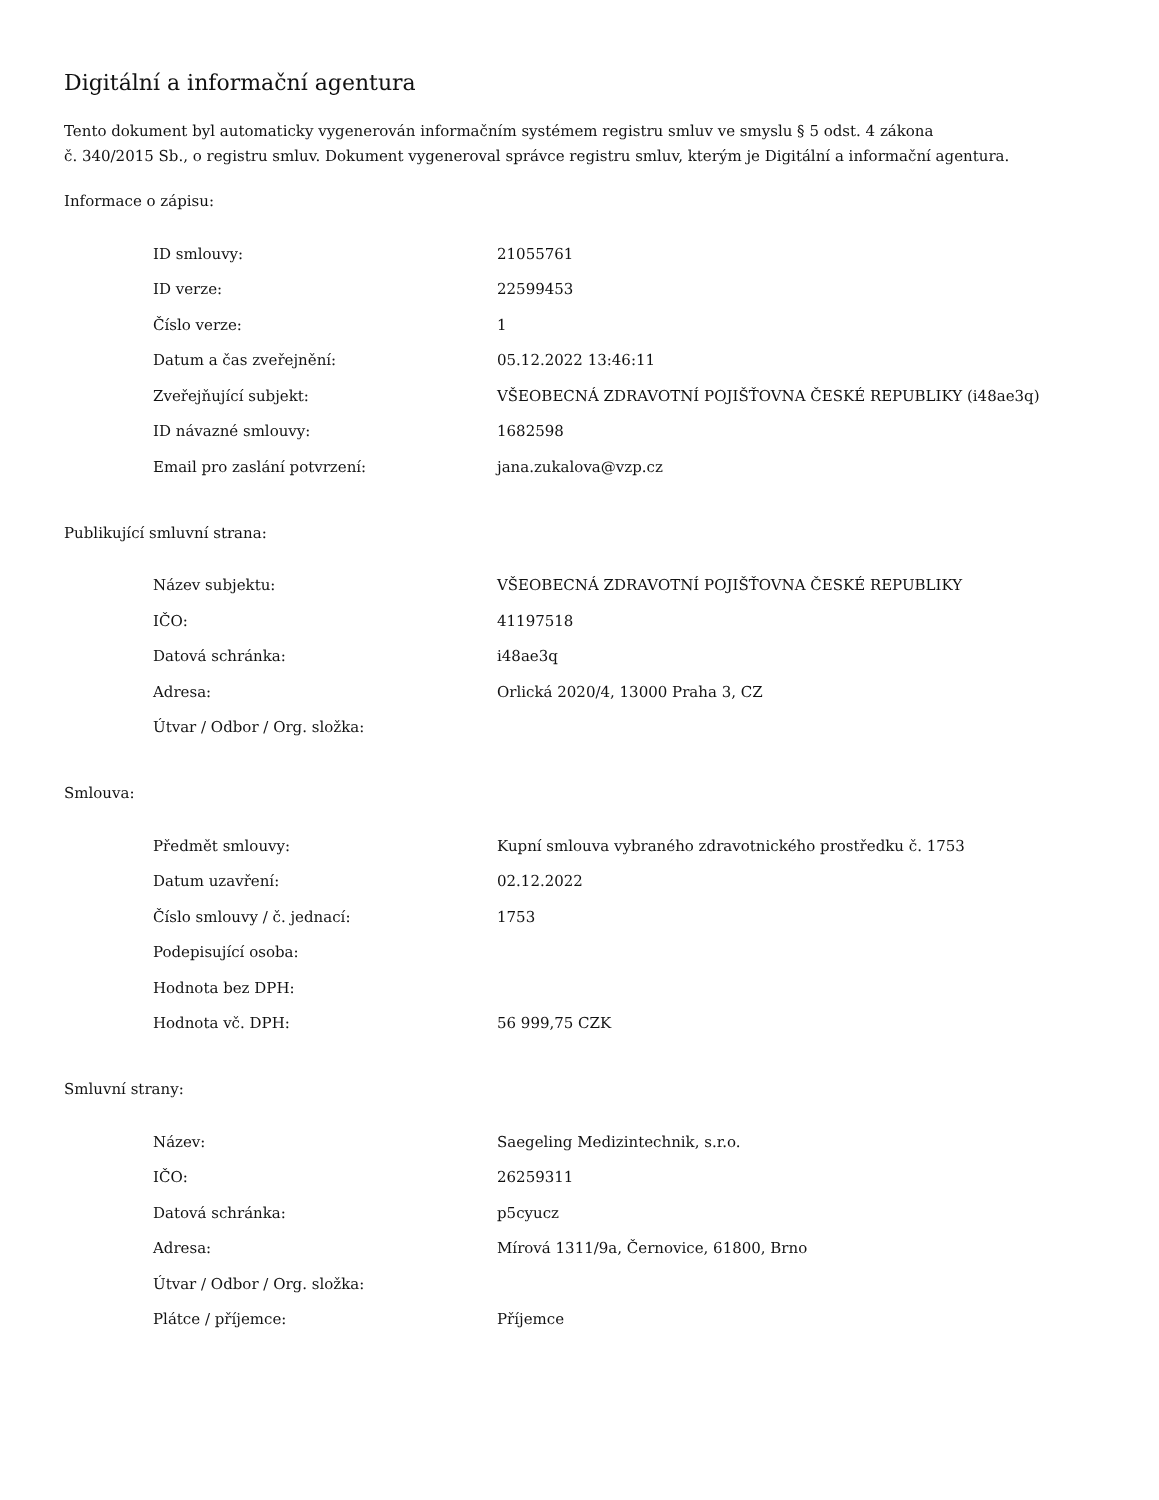Digitální a informační agentura
Tento dokument byl automaticky vygenerován informačním systémem registru smluv ve smyslu § 5 odst. 4 zákona
č. 340/2015 Sb., o registru smluv. Dokument vygeneroval správce registru smluv, kterým je Digitální a informační agentura.
Informace o zápisu:
| ID smlouvy: | 21055761 |
| ID verze: | 22599453 |
| Číslo verze: | 1 |
| Datum a čas zveřejnění: | 05.12.2022 13:46:11 |
| Zveřejňující subjekt: | VŠEOBECNÁ ZDRAVOTNÍ POJIŠŤOVNA ČESKÉ REPUBLIKY (i48ae3q) |
| ID návazné smlouvy: | 1682598 |
| Email pro zaslání potvrzení: | jana.zukalova@vzp.cz |
Publikující smluvní strana:
| Název subjektu: | VŠEOBECNÁ ZDRAVOTNÍ POJIŠŤOVNA ČESKÉ REPUBLIKY |
| IČO: | 41197518 |
| Datová schránka: | i48ae3q |
| Adresa: | Orlická 2020/4, 13000 Praha 3, CZ |
| Útvar / Odbor / Org. složka: | |
Smlouva:
| Předmět smlouvy: | Kupní smlouva vybraného zdravotnického prostředku č. 1753 |
| Datum uzavření: | 02.12.2022 |
| Číslo smlouvy / č. jednací: | 1753 |
| Podepisující osoba: | |
| Hodnota bez DPH: | |
| Hodnota vč. DPH: | 56 999,75 CZK |
Smluvní strany:
| Název: | Saegeling Medizintechnik, s.r.o. |
| IČO: | 26259311 |
| Datová schránka: | p5cyucz |
| Adresa: | Mírová 1311/9a, Černovice, 61800, Brno |
| Útvar / Odbor / Org. složka: | |
| Plátce / příjemce: | Příjemce |